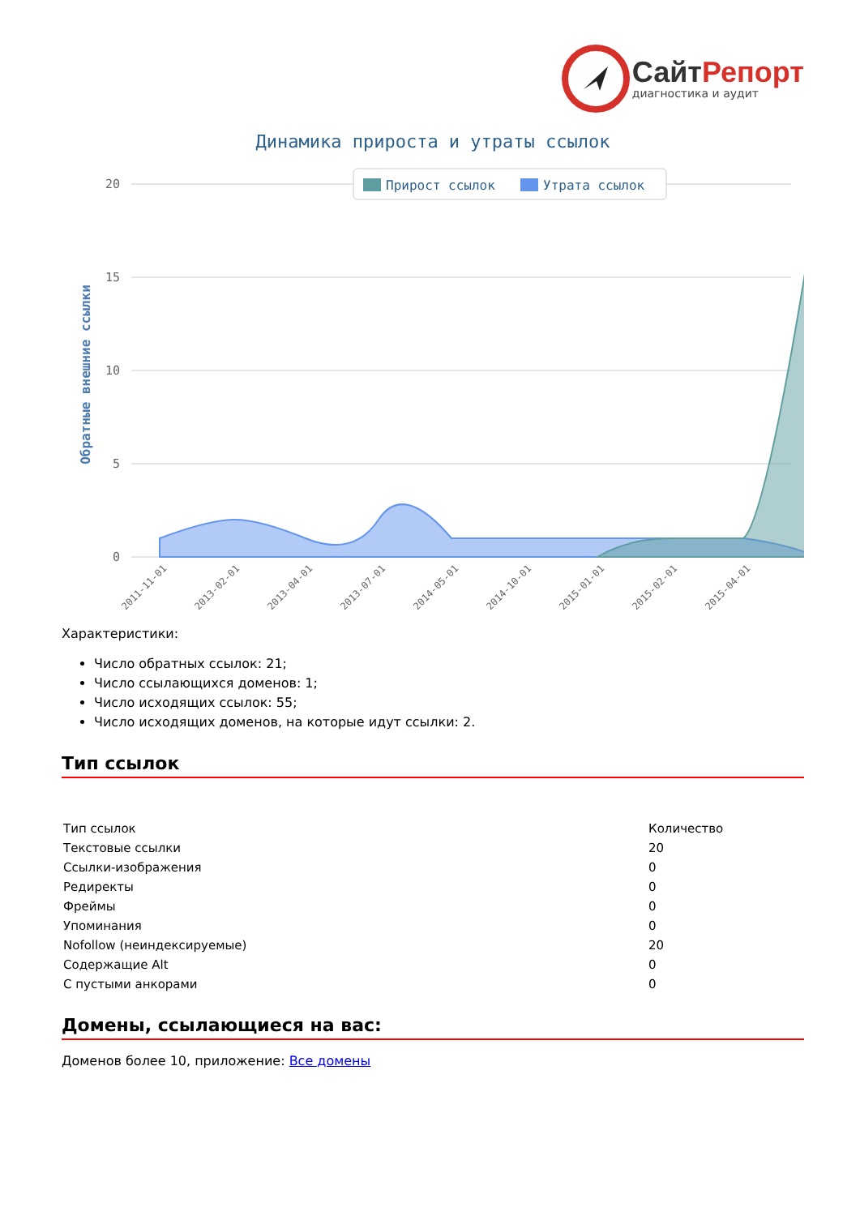Сайт Репорт
диагностика и аудит
Динамика прироста и утраты ссылок
20
15
10
5
0
Обратные внешние ссылки
Прирост ссылок
Утрата ссылок
2011-11-01
2013-02-01
2013-04-01
2013-07-01
2014-05-01
2014-10-01
2015-01-01
2015-02-01
2015-04-01
Характеристики:
Число обратных ссылок: 21;
Число ссылающихся доменов: 1;
Число исходящих ссылок: 55;
Число исходящих доменов, на которые идут ссылки: 2.
Тип ссылок
| Тип ссылок | Количество |
| Текстовые ссылки | 20 |
| Ссылки-изображения | 0 |
| Редиректы | 0 |
| Фреймы | 0 |
| Упоминания | 0 |
| Nofollow (неиндексируемые) | 20 |
| Содержащие Alt | 0 |
| С пустыми анкорами | 0 |
Домены, ссылающиеся на вас:
Доменов более 10, приложение: Все домены